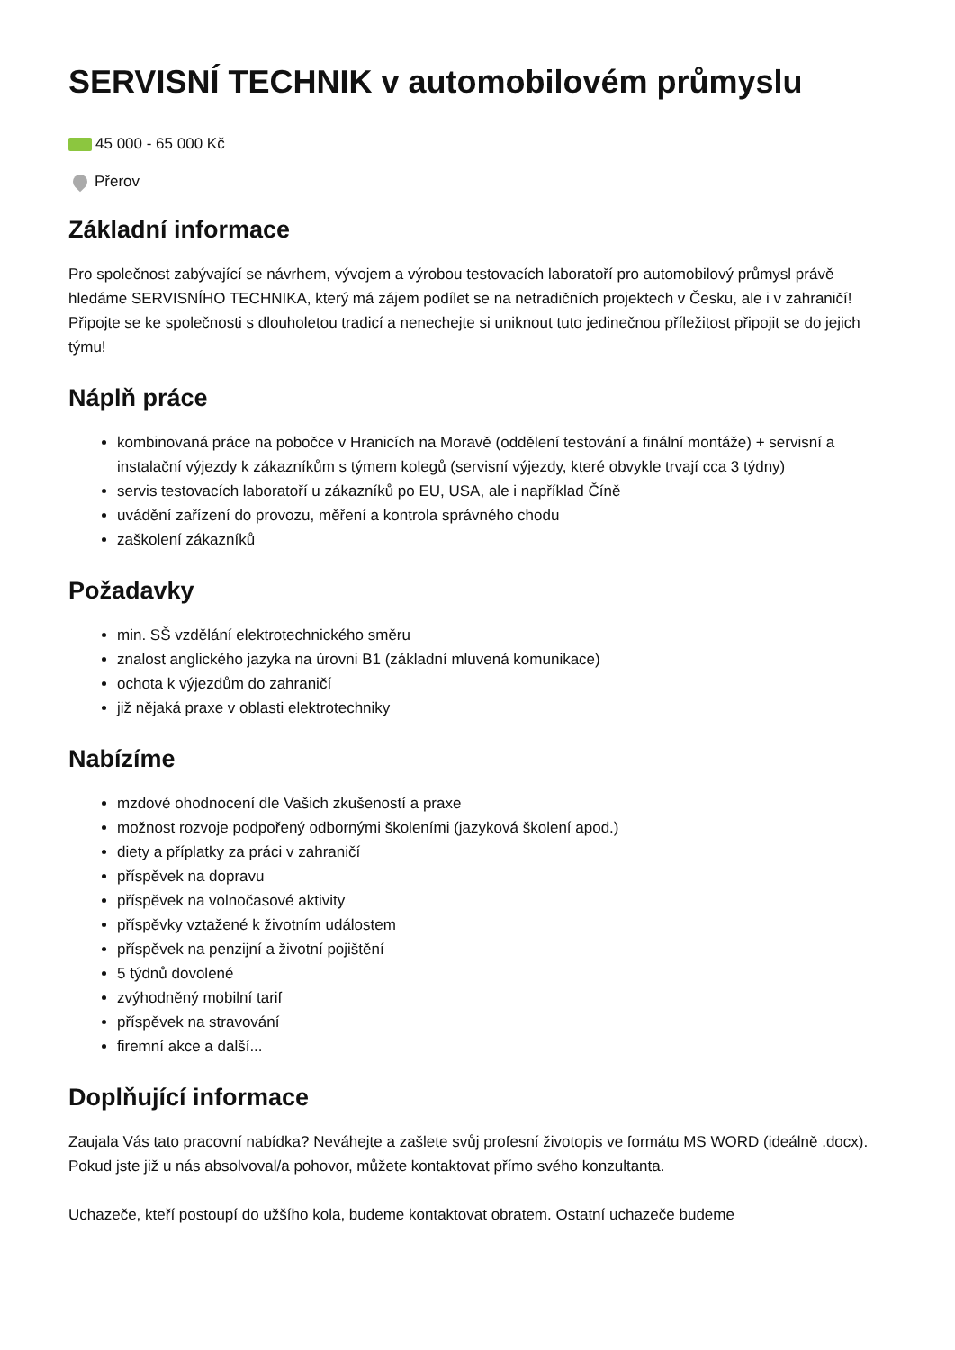SERVISNÍ TECHNIK v automobilovém průmyslu
45 000 - 65 000 Kč
Přerov
Základní informace
Pro společnost zabývající se návrhem, vývojem a výrobou testovacích laboratoří pro automobilový průmysl právě hledáme SERVISNÍHO TECHNIKA, který má zájem podílet se na netradičních projektech v Česku, ale i v zahraničí! Připojte se ke společnosti s dlouholetou tradicí a nenechejte si uniknout tuto jedinečnou příležitost připojit se do jejich týmu!
Náplň práce
kombinovaná práce na pobočce v Hranicích na Moravě (oddělení testování a finální montáže) + servisní a instalační výjezdy k zákazníkům s týmem kolegů (servisní výjezdy, které obvykle trvají cca 3 týdny)
servis testovacích laboratoří u zákazníků po EU, USA, ale i například Číně
uvádění zařízení do provozu, měření a kontrola správného chodu
zaškolení zákazníků
Požadavky
min. SŠ vzdělání elektrotechnického směru
znalost anglického jazyka na úrovni B1 (základní mluvená komunikace)
ochota k výjezdům do zahraničí
již nějaká praxe v oblasti elektrotechniky
Nabízíme
mzdové ohodnocení dle Vašich zkušeností a praxe
možnost rozvoje podpořený odbornými školeními (jazyková školení apod.)
diety a příplatky za práci v zahraničí
příspěvek na dopravu
příspěvek na volnočasové aktivity
příspěvky vztažené k životním událostem
příspěvek na penzijní a životní pojištění
5 týdnů dovolené
zvýhodněný mobilní tarif
příspěvek na stravování
firemní akce a další...
Doplňující informace
Zaujala Vás tato pracovní nabídka? Neváhejte a zašlete svůj profesní životopis ve formátu MS WORD (ideálně .docx). Pokud jste již u nás absolvoval/a pohovor, můžete kontaktovat přímo svého konzultanta.
Uchazeče, kteří postoupí do užšího kola, budeme kontaktovat obratem. Ostatní uchazeče budeme